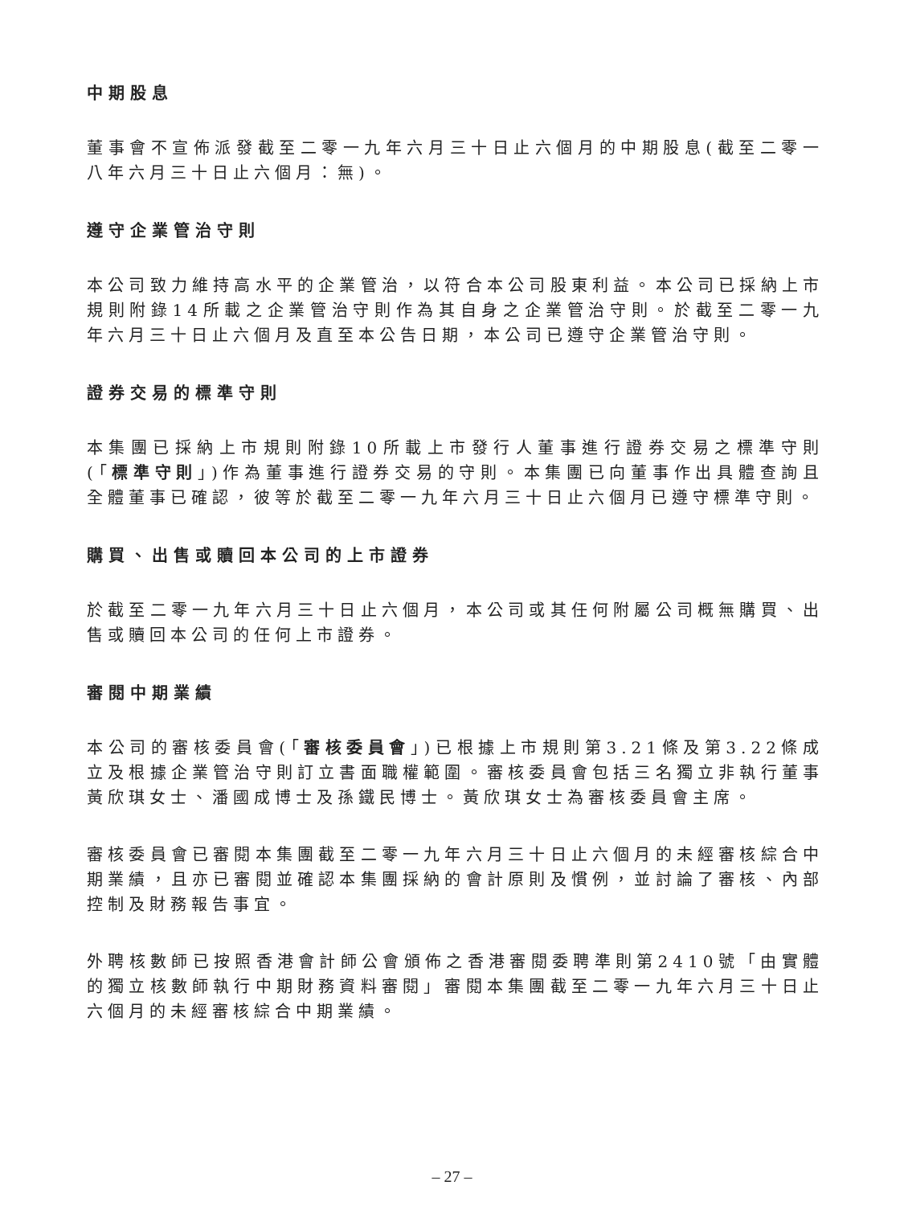中期股息
董事會不宣佈派發截至二零一九年六月三十日止六個月的中期股息(截至二零一八年六月三十日止六個月：無)。
遵守企業管治守則
本公司致力維持高水平的企業管治，以符合本公司股東利益。本公司已採納上市規則附錄14所載之企業管治守則作為其自身之企業管治守則。於截至二零一九年六月三十日止六個月及直至本公告日期，本公司已遵守企業管治守則。
證券交易的標準守則
本集團已採納上市規則附錄10所載上市發行人董事進行證券交易之標準守則(「標準守則」)作為董事進行證券交易的守則。本集團已向董事作出具體查詢且全體董事已確認，彼等於截至二零一九年六月三十日止六個月已遵守標準守則。
購買、出售或贖回本公司的上市證券
於截至二零一九年六月三十日止六個月，本公司或其任何附屬公司概無購買、出售或贖回本公司的任何上市證券。
審閱中期業績
本公司的審核委員會(「審核委員會」)已根據上市規則第3.21條及第3.22條成立及根據企業管治守則訂立書面職權範圍。審核委員會包括三名獨立非執行董事黃欣琪女士、潘國成博士及孫鐵民博士。黃欣琪女士為審核委員會主席。
審核委員會已審閱本集團截至二零一九年六月三十日止六個月的未經審核綜合中期業績，且亦已審閱並確認本集團採納的會計原則及慣例，並討論了審核、內部控制及財務報告事宜。
外聘核數師已按照香港會計師公會頒佈之香港審閱委聘準則第2410號「由實體的獨立核數師執行中期財務資料審閱」審閱本集團截至二零一九年六月三十日止六個月的未經審核綜合中期業績。
– 27 –